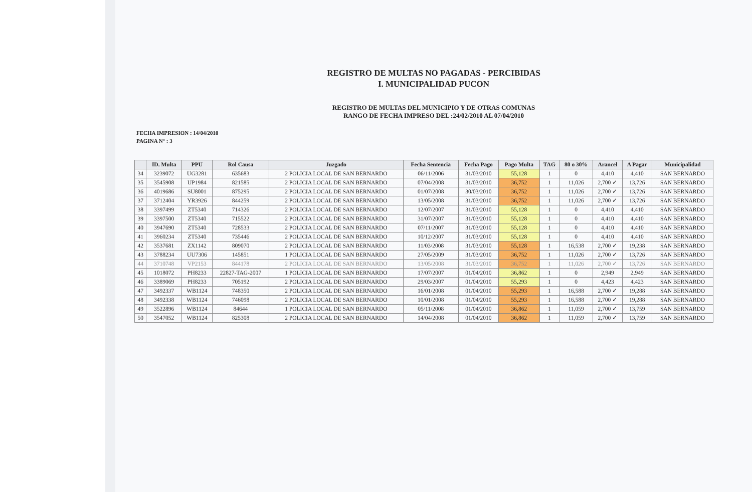REGISTRO DE MULTAS NO PAGADAS - PERCIBIDAS
I. MUNICIPALIDAD PUCON
REGISTRO DE MULTAS DEL MUNICIPIO Y DE OTRAS COMUNAS
RANGO DE FECHA IMPRESO DEL :24/02/2010 AL 07/04/2010
FECHA IMPRESION : 14/04/2010
PAGINA N° : 3
| | ID. Multa | PPU | Rol Causa | Juzgado | Fecha Sentencia | Fecha Pago | Pago Multa | TAG | 80 o 30% | Arancel | A Pagar | Municipalidad |
| --- | --- | --- | --- | --- | --- | --- | --- | --- | --- | --- | --- | --- |
| 34 | 3239072 | UG3281 | 635683 | 2 POLICIA LOCAL DE SAN BERNARDO | 06/11/2006 | 31/03/2010 | 55,128 | 1 | 0 | 4,410 | 4,410 | SAN BERNARDO |
| 35 | 3545908 | UP1984 | 821585 | 2 POLICIA LOCAL DE SAN BERNARDO | 07/04/2008 | 31/03/2010 | 36,752 | 1 | 11,026 | 2,700 ✓ | 13,726 | SAN BERNARDO |
| 36 | 4019686 | SU8001 | 875295 | 2 POLICIA LOCAL DE SAN BERNARDO | 01/07/2008 | 30/03/2010 | 36,752 | 1 | 11,026 | 2,700 ✓ | 13,726 | SAN BERNARDO |
| 37 | 3712404 | YR3926 | 844259 | 2 POLICIA LOCAL DE SAN BERNARDO | 13/05/2008 | 31/03/2010 | 36,752 | 1 | 11,026 | 2,700 ✓ | 13,726 | SAN BERNARDO |
| 38 | 3397499 | ZT5340 | 714326 | 2 POLICIA LOCAL DE SAN BERNARDO | 12/07/2007 | 31/03/2010 | 55,128 | 1 | 0 | 4,410 | 4,410 | SAN BERNARDO |
| 39 | 3397500 | ZT5340 | 715522 | 2 POLICIA LOCAL DE SAN BERNARDO | 31/07/2007 | 31/03/2010 | 55,128 | 1 | 0 | 4,410 | 4,410 | SAN BERNARDO |
| 40 | 3947690 | ZT5340 | 728533 | 2 POLICIA LOCAL DE SAN BERNARDO | 07/11/2007 | 31/03/2010 | 55,128 | 1 | 0 | 4,410 | 4,410 | SAN BERNARDO |
| 41 | 3960234 | ZT5340 | 735446 | 2 POLICIA LOCAL DE SAN BERNARDO | 10/12/2007 | 31/03/2010 | 55,128 | 1 | 0 | 4,410 | 4,410 | SAN BERNARDO |
| 42 | 3537681 | ZX1142 | 809070 | 2 POLICIA LOCAL DE SAN BERNARDO | 11/03/2008 | 31/03/2010 | 55,128 | 1 | 16,538 | 2,700 ✓ | 19,238 | SAN BERNARDO |
| 43 | 3788234 | UU7306 | 145851 | 1 POLICIA LOCAL DE SAN BERNARDO | 27/05/2009 | 31/03/2010 | 36,752 | 1 | 11,026 | 2,700 ✓ | 13,726 | SAN BERNARDO |
| 44 | 3710748 | VP2153 | 844178 | 2 POLICIA LOCAL DE SAN BERNARDO | 13/05/2008 | 31/03/2010 | 36,752 | 1 | 11,026 | 2,700 ✓ | 13,726 | SAN BERNARDO |
| 45 | 1018072 | PH8233 | 22827-TAG-2007 | 1 POLICIA LOCAL DE SAN BERNARDO | 17/07/2007 | 01/04/2010 | 36,862 | 1 | 0 | 2,949 | 2,949 | SAN BERNARDO |
| 46 | 3389069 | PH8233 | 705192 | 2 POLICIA LOCAL DE SAN BERNARDO | 29/03/2007 | 01/04/2010 | 55,293 | 1 | 0 | 4,423 | 4,423 | SAN BERNARDO |
| 47 | 3492337 | WB1124 | 748350 | 2 POLICIA LOCAL DE SAN BERNARDO | 16/01/2008 | 01/04/2010 | 55,293 | 1 | 16,588 | 2,700 ✓ | 19,288 | SAN BERNARDO |
| 48 | 3492338 | WB1124 | 746098 | 2 POLICIA LOCAL DE SAN BERNARDO | 10/01/2008 | 01/04/2010 | 55,293 | 1 | 16,588 | 2,700 ✓ | 19,288 | SAN BERNARDO |
| 49 | 3522896 | WB1124 | 84644 | 1 POLICIA LOCAL DE SAN BERNARDO | 05/11/2008 | 01/04/2010 | 36,862 | 1 | 11,059 | 2,700 ✓ | 13,759 | SAN BERNARDO |
| 50 | 3547052 | WB1124 | 825308 | 2 POLICIA LOCAL DE SAN BERNARDO | 14/04/2008 | 01/04/2010 | 36,862 | 1 | 11,059 | 2,700 ✓ | 13,759 | SAN BERNARDO |